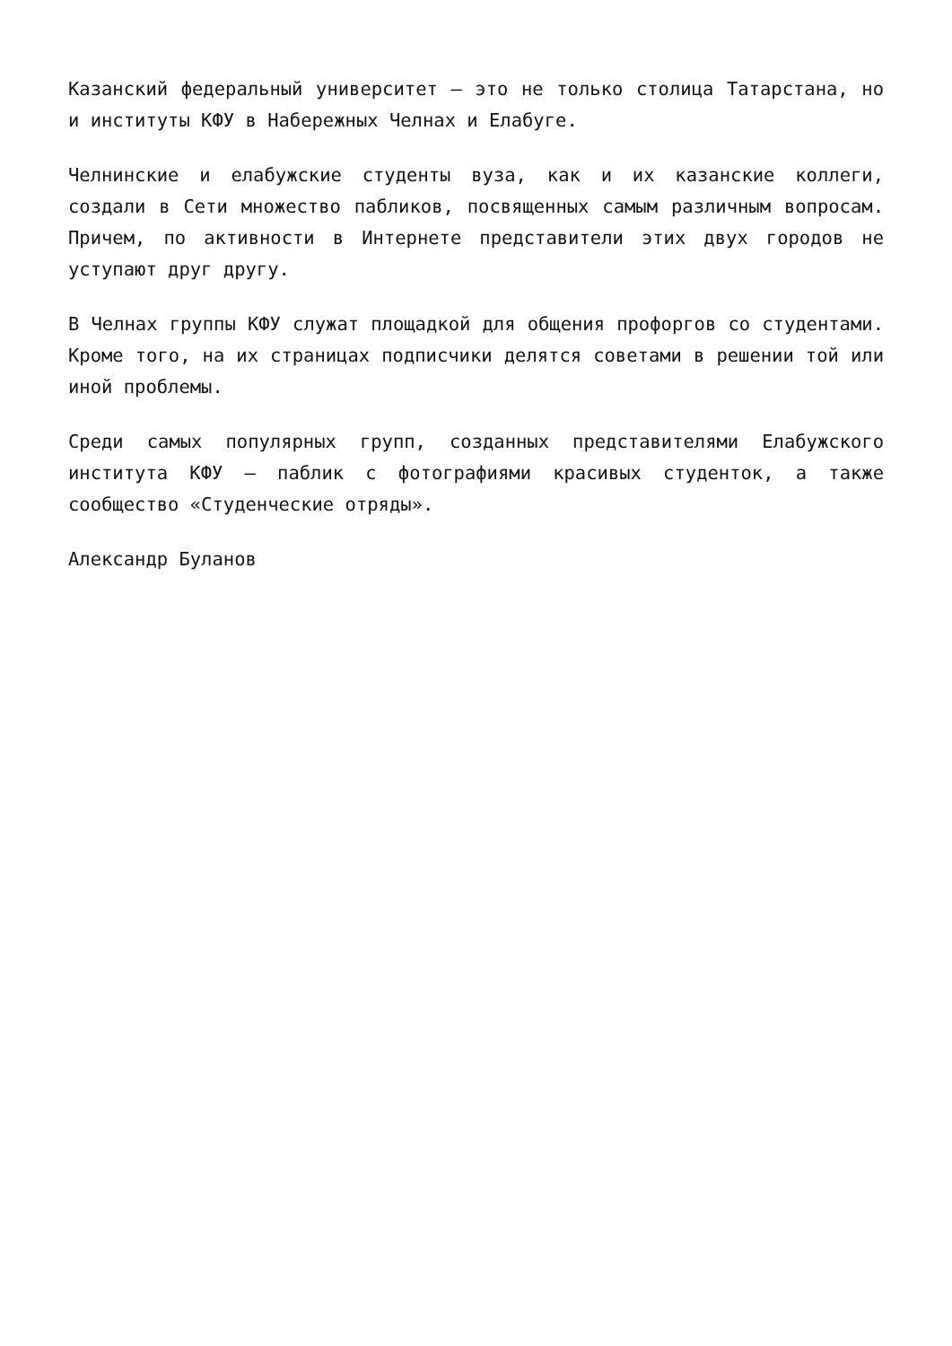Казанский федеральный университет — это не только столица Татарстана, но и институты КФУ в Набережных Челнах и Елабуге.
Челнинские и елабужские студенты вуза, как и их казанские коллеги, создали в Сети множество пабликов, посвященных самым различным вопросам. Причем, по активности в Интернете представители этих двух городов не уступают друг другу.
В Челнах группы КФУ служат площадкой для общения профоргов со студентами. Кроме того, на их страницах подписчики делятся советами в решении той или иной проблемы.
Среди самых популярных групп, созданных представителями Елабужского института КФУ — паблик с фотографиями красивых студенток, а также сообщество «Студенческие отряды».
Александр Буланов